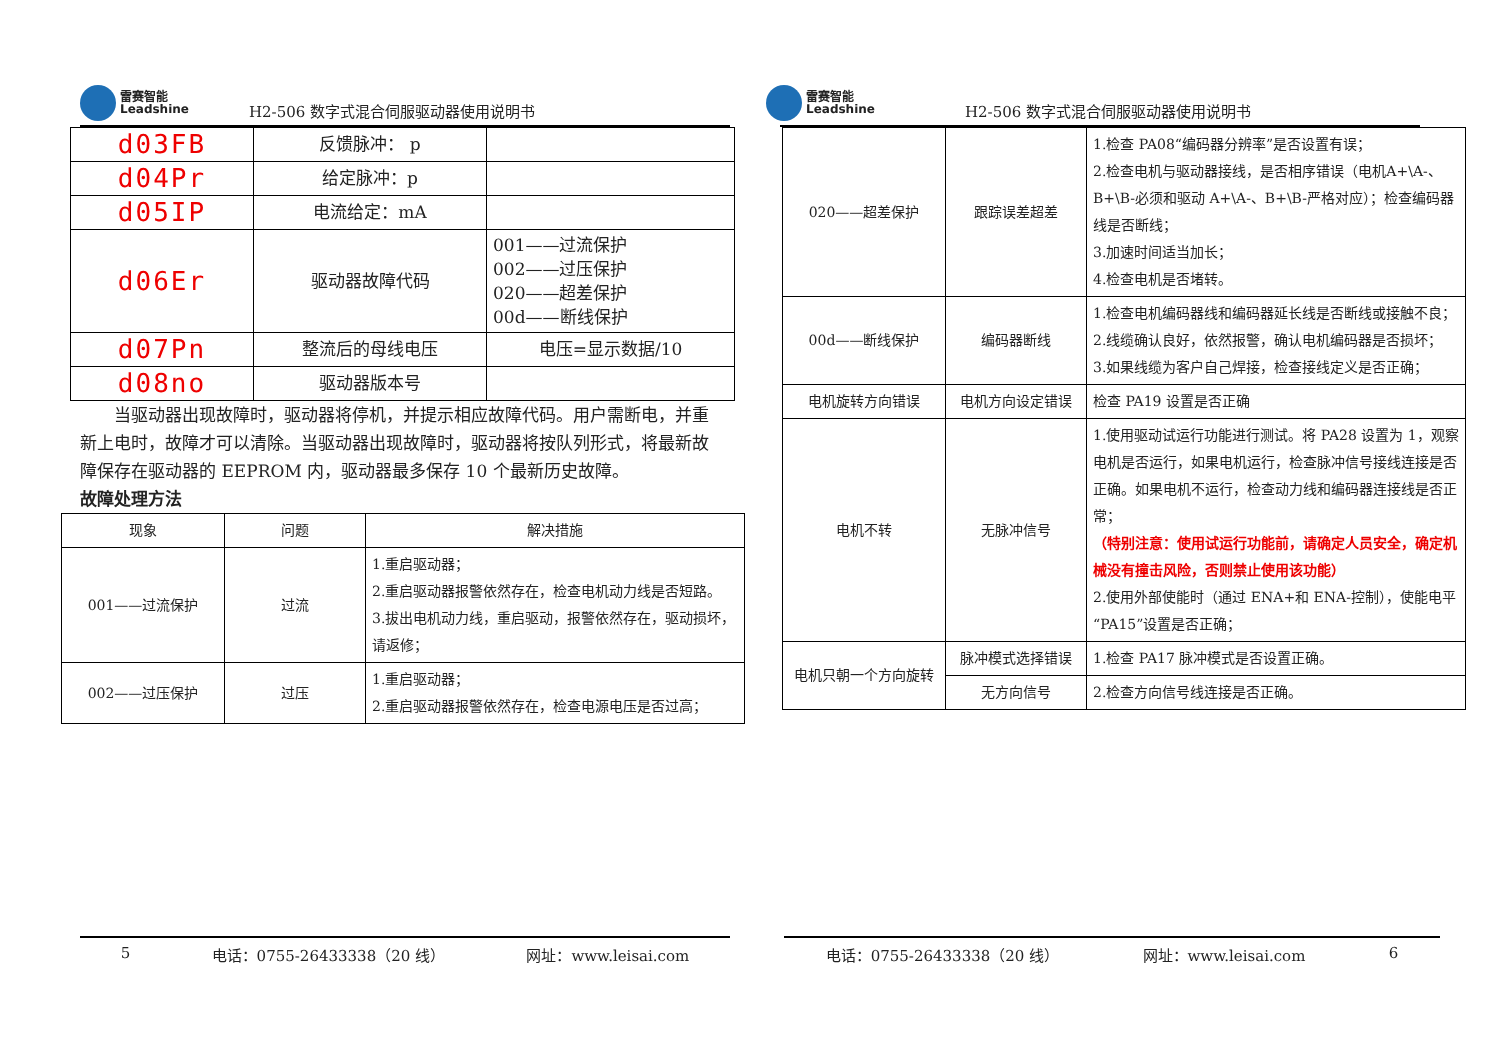雷赛智能
Leadshine
H2-506 数字式混合伺服驱动器使用说明书
| d03FB | 反馈脉冲： p | |
| d04Pr | 给定脉冲：p | |
| d05IP | 电流给定：mA | |
| d06Er | 驱动器故障代码 | 001——过流保护 002——过压保护 020——超差保护 00d——断线保护 |
| d07Pn | 整流后的母线电压 | 电压=显示数据/10 |
| d08no | 驱动器版本号 | |
当驱动器出现故障时，驱动器将停机，并提示相应故障代码。用户需断电，并重新上电时，故障才可以清除。当驱动器出现故障时，驱动器将按队列形式，将最新故障保存在驱动器的 EEPROM 内，驱动器最多保存 10 个最新历史故障。
故障处理方法
| 现象 | 问题 | 解决措施 |
| --- | --- | --- |
| 001——过流保护 | 过流 | 1.重启驱动器； 2.重启驱动器报警依然存在，检查电机动力线是否短路。 3.拔出电机动力线，重启驱动，报警依然存在，驱动损坏，请返修； |
| 002——过压保护 | 过压 | 1.重启驱动器； 2.重启驱动器报警依然存在，检查电源电压是否过高； |
5 电话：0755-26433338（20 线） 网址：www.leisai.com
雷赛智能
Leadshine
H2-506 数字式混合伺服驱动器使用说明书
| 020——超差保护 | 跟踪误差超差 | 1.检查 PA08“编码器分辨率”是否设置有误； 2.检查电机与驱动器接线，是否相序错误（电机A+\A-、B+\B-必须和驱动 A+\A-、B+\B-严格对应）；检查编码器线是否断线； 3.加速时间适当加长； 4.检查电机是否堵转。 |
| 00d——断线保护 | 编码器断线 | 1.检查电机编码器线和编码器延长线是否断线或接触不良； 2.线缆确认良好，依然报警，确认电机编码器是否损坏； 3.如果线缆为客户自己焊接，检查接线定义是否正确； |
| 电机旋转方向错误 | 电机方向设定错误 | 检查 PA19 设置是否正确 |
| 电机不转 | 无脉冲信号 | 1.使用驱动试运行功能进行测试。将 PA28 设置为 1，观察电机是否运行，如果电机运行，检查脉冲信号接线连接是否正确。如果电机不运行，检查动力线和编码器连接线是否正常； （特别注意：使用试运行功能前，请确定人员安全，确定机械没有撞击风险，否则禁止使用该功能） 2.使用外部使能时（通过 ENA+和 ENA-控制），使能电平“PA15”设置是否正确； |
| 电机只朝一个方向旋转 | 脉冲模式选择错误 | 1.检查 PA17 脉冲模式是否设置正确。 |
| | 无方向信号 | 2.检查方向信号线连接是否正确。 |
电话：0755-26433338（20 线） 网址：www.leisai.com 6